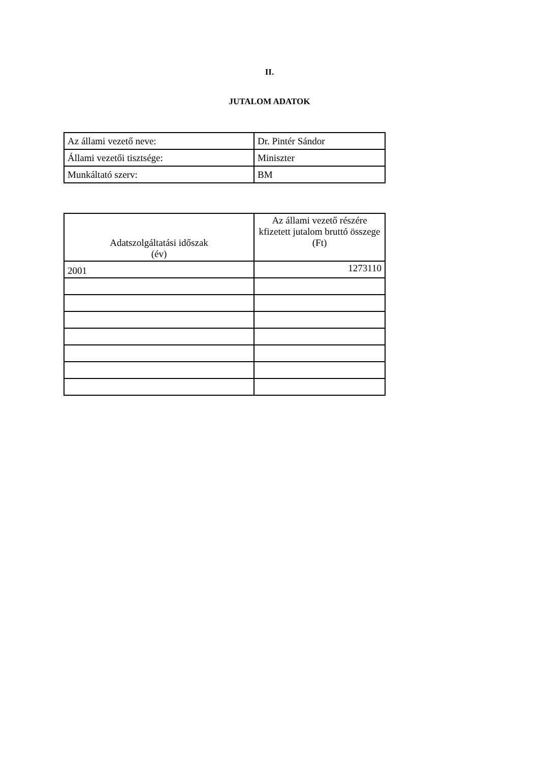II.
JUTALOM ADATOK
| Az állami vezető neve: | Dr. Pintér Sándor |
| Állami vezetői tisztsége: | Miniszter |
| Munkáltató szerv: | BM |
| Adatszolgáltatási időszak (év) | Az állami vezető részére kfizetett jutalom bruttó összege (Ft) |
| --- | --- |
| 2001 | 1273110 |